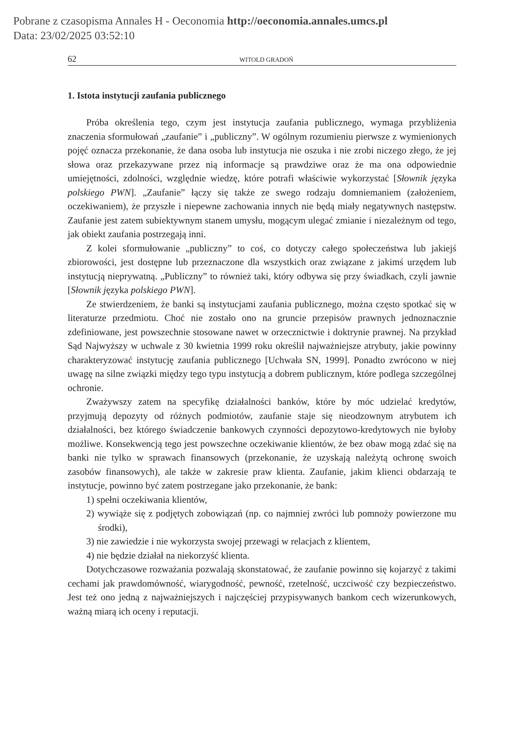Pobrane z czasopisma Annales H - Oeconomia http://oeconomia.annales.umcs.pl
Data: 23/02/2025 03:52:10
62 WITOLD GRADOŃ
1. Istota instytucji zaufania publicznego
Próba określenia tego, czym jest instytucja zaufania publicznego, wymaga przybliżenia znaczenia sformułowań „zaufanie” i „publiczny”. W ogólnym rozumieniu pierwsze z wymienionych pojęć oznacza przekonanie, że dana osoba lub instytucja nie oszuka i nie zrobi niczego złego, że jej słowa oraz przekazywane przez nią informacje są prawdziwe oraz że ma ona odpowiednie umiejętności, zdolności, względnie wiedzę, które potrafi właściwie wykorzystać [Słownik języka polskiego PWN]. „Zaufanie” łączy się także ze swego rodzaju domniemaniem (założeniem, oczekiwaniem), że przyszłe i niepewne zachowania innych nie będą miały negatywnych następstw. Zaufanie jest zatem subiektywnym stanem umysłu, mogącym ulegać zmianie i niezależnym od tego, jak obiekt zaufania postrzegają inni.
Z kolei sformułowanie „publiczny” to coś, co dotyczy całego społeczeństwa lub jakiejś zbiorowości, jest dostępne lub przeznaczone dla wszystkich oraz związane z jakimś urzędem lub instytucją nieprywatną. „Publiczny” to również taki, który odbywa się przy świadkach, czyli jawnie [Słownik języka polskiego PWN].
Ze stwierdzeniem, że banki są instytucjami zaufania publicznego, można często spotkać się w literaturze przedmiotu. Choć nie zostało ono na gruncie przepisów prawnych jednoznacznie zdefiniowane, jest powszechnie stosowane nawet w orzecznictwie i doktrynie prawnej. Na przykład Sąd Najwyższy w uchwale z 30 kwietnia 1999 roku określił najważniejsze atrybuty, jakie powinny charakteryzować instytucję zaufania publicznego [Uchwała SN, 1999]. Ponadto zwrócono w niej uwagę na silne związki między tego typu instytucją a dobrem publicznym, które podlega szczególnej ochronie.
Zważywszy zatem na specyfikę działalności banków, które by móc udzielać kredytów, przyjmują depozyty od różnych podmiotów, zaufanie staje się nieodzownym atrybutem ich działalności, bez którego świadczenie bankowych czynności depozytowo-kredytowych nie byłoby możliwe. Konsekwencją tego jest powszechne oczekiwanie klientów, że bez obaw mogą zdać się na banki nie tylko w sprawach finansowych (przekonanie, że uzyskają należytą ochronę swoich zasobów finansowych), ale także w zakresie praw klienta. Zaufanie, jakim klienci obdarzają te instytucje, powinno być zatem postrzegane jako przekonanie, że bank:
1) spełni oczekiwania klientów,
2) wywiąże się z podjętych zobowiązań (np. co najmniej zwróci lub pomnoży powierzone mu środki),
3) nie zawiedzie i nie wykorzysta swojej przewagi w relacjach z klientem,
4) nie będzie działał na niekorzyść klienta.
Dotychczasowe rozważania pozwalają skonstatować, że zaufanie powinno się kojarzyć z takimi cechami jak prawdomówność, wiarygodność, pewność, rzetelność, uczciwość czy bezpieczeństwo. Jest też ono jedną z najważniejszych i najczęściej przypisywanych bankom cech wizerunkowych, ważną miarą ich oceny i reputacji.